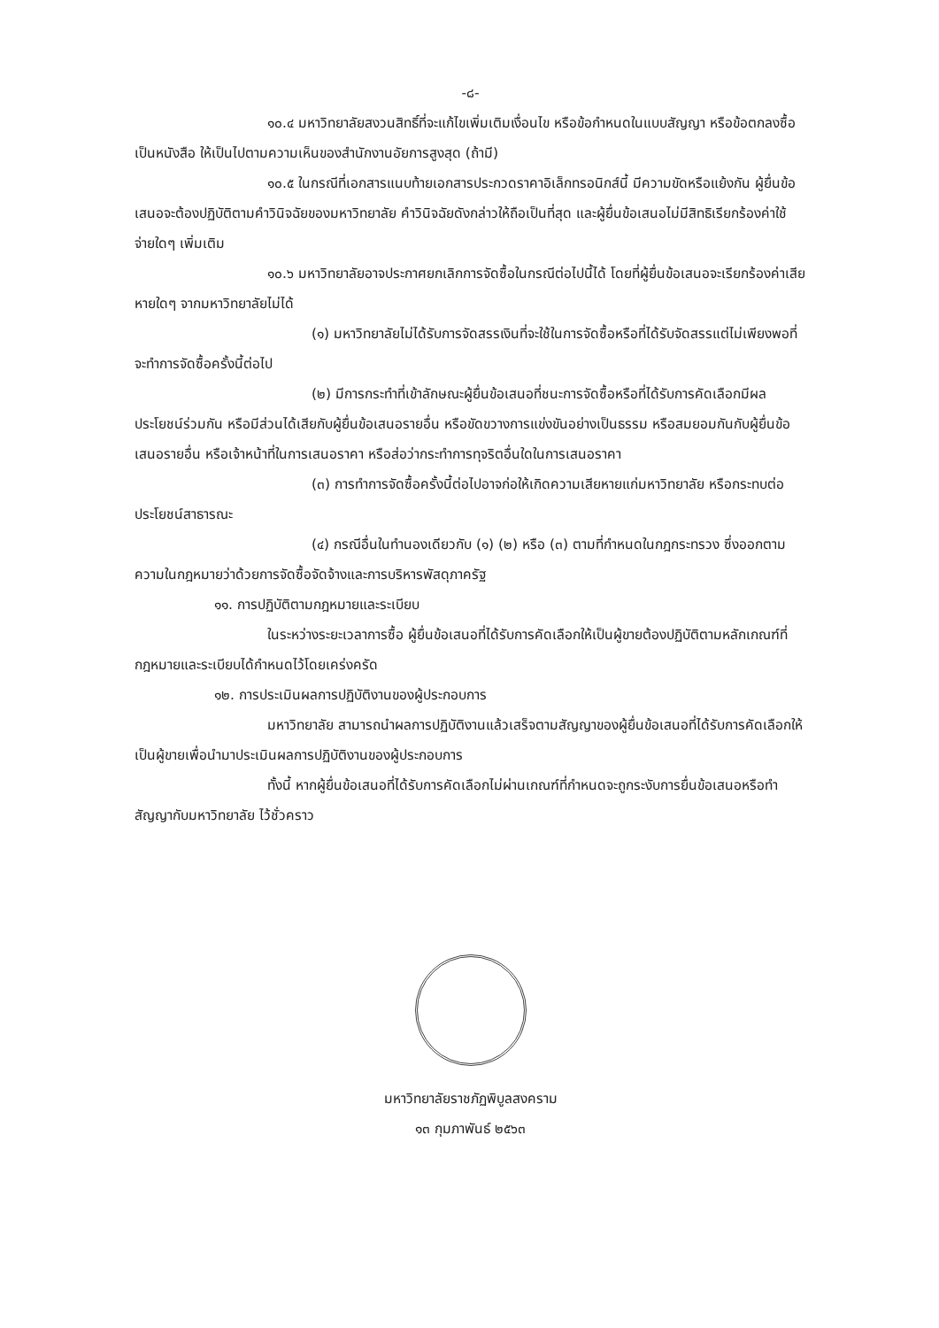-๘-
๑๐.๔ มหาวิทยาลัยสงวนสิทธิ์ที่จะแก้ไขเพิ่มเติมเงื่อนไข หรือข้อกำหนดในแบบสัญญา หรือข้อตกลงซื้อเป็นหนังสือ ให้เป็นไปตามความเห็นของสำนักงานอัยการสูงสุด (ถ้ามี)
๑๐.๕ ในกรณีที่เอกสารแนบท้ายเอกสารประกวดราคาอิเล็กทรอนิกส์นี้ มีความขัดหรือแย้งกัน ผู้ยื่นข้อเสนอจะต้องปฏิบัติตามคำวินิจฉัยของมหาวิทยาลัย คำวินิจฉัยดังกล่าวให้ถือเป็นที่สุด และผู้ยื่นข้อเสนอไม่มีสิทธิเรียกร้องค่าใช้จ่ายใดๆ เพิ่มเติม
๑๐.๖ มหาวิทยาลัยอาจประกาศยกเลิกการจัดซื้อในกรณีต่อไปนี้ได้ โดยที่ผู้ยื่นข้อเสนอจะเรียกร้องค่าเสียหายใดๆ จากมหาวิทยาลัยไม่ได้
(๑) มหาวิทยาลัยไม่ได้รับการจัดสรรเงินที่จะใช้ในการจัดซื้อหรือที่ได้รับจัดสรรแต่ไม่เพียงพอที่จะทำการจัดซื้อครั้งนี้ต่อไป
(๒) มีการกระทำที่เข้าลักษณะผู้ยื่นข้อเสนอที่ชนะการจัดซื้อหรือที่ได้รับการคัดเลือกมีผลประโยชน์ร่วมกัน หรือมีส่วนได้เสียกับผู้ยื่นข้อเสนอรายอื่น หรือขัดขวางการแข่งขันอย่างเป็นธรรม หรือสมยอมกันกับผู้ยื่นข้อเสนอรายอื่น หรือเจ้าหน้าที่ในการเสนอราคา หรือส่อว่ากระทำการทุจริตอื่นใดในการเสนอราคา
(๓) การทำการจัดซื้อครั้งนี้ต่อไปอาจก่อให้เกิดความเสียหายแก่มหาวิทยาลัย หรือกระทบต่อประโยชน์สาธารณะ
(๔) กรณีอื่นในทำนองเดียวกับ (๑) (๒) หรือ (๓) ตามที่กำหนดในกฎกระทรวง ซึ่งออกตามความในกฎหมายว่าด้วยการจัดซื้อจัดจ้างและการบริหารพัสดุภาครัฐ
๑๑. การปฏิบัติตามกฎหมายและระเบียบ
ในระหว่างระยะเวลาการซื้อ ผู้ยื่นข้อเสนอที่ได้รับการคัดเลือกให้เป็นผู้ขายต้องปฏิบัติตามหลักเกณฑ์ที่กฎหมายและระเบียบได้กำหนดไว้โดยเคร่งครัด
๑๒. การประเมินผลการปฏิบัติงานของผู้ประกอบการ
มหาวิทยาลัย สามารถนำผลการปฏิบัติงานแล้วเสร็จตามสัญญาของผู้ยื่นข้อเสนอที่ได้รับการคัดเลือกให้เป็นผู้ขายเพื่อนำมาประเมินผลการปฏิบัติงานของผู้ประกอบการ
ทั้งนี้ หากผู้ยื่นข้อเสนอที่ได้รับการคัดเลือกไม่ผ่านเกณฑ์ที่กำหนดจะถูกระงับการยื่นข้อเสนอหรือทำสัญญากับมหาวิทยาลัย ไว้ชั่วคราว
มหาวิทยาลัยราชภัฏพิบูลสงคราม
๑๓ กุมภาพันธ์ ๒๕๖๓